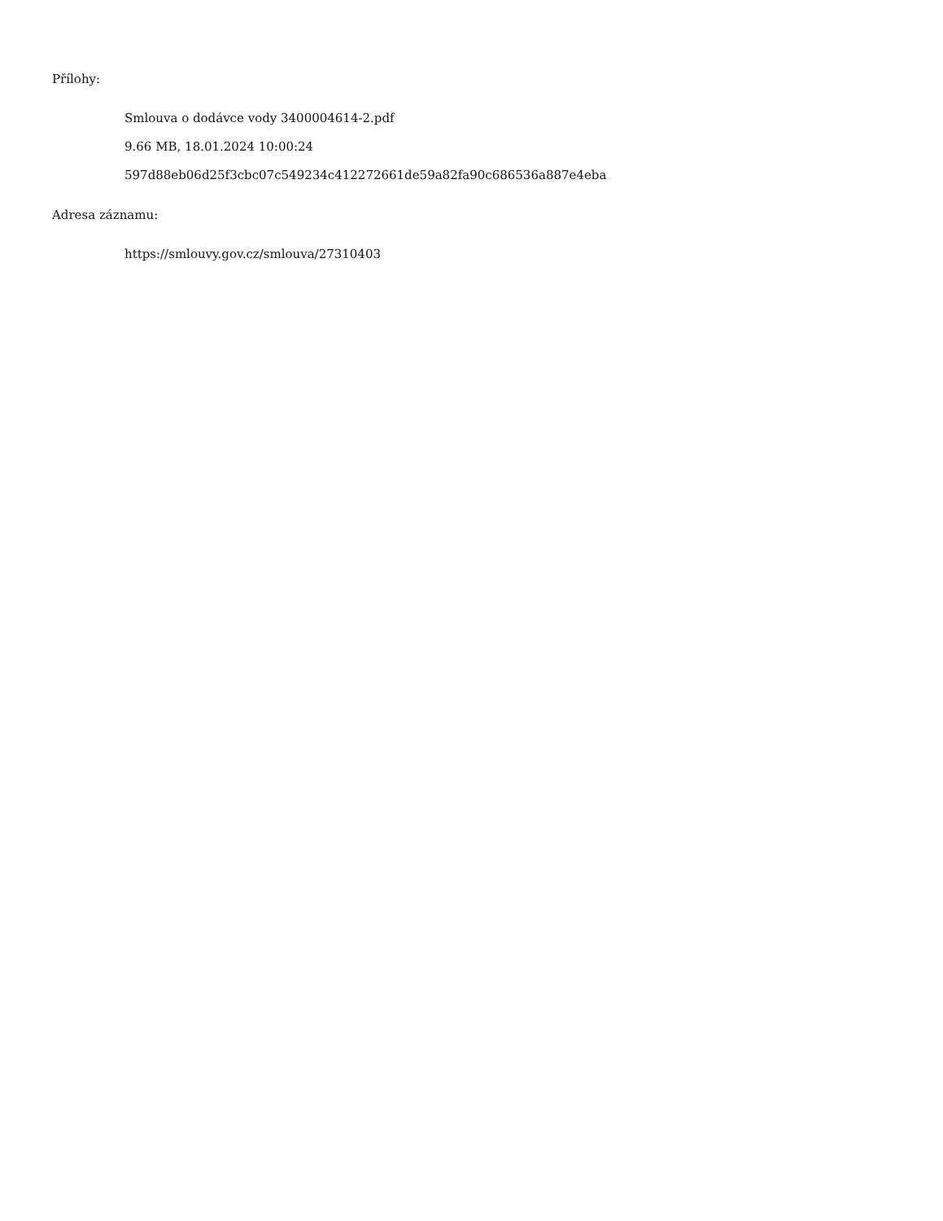Přílohy:
Smlouva o dodávce vody 3400004614-2.pdf
9.66 MB, 18.01.2024 10:00:24
597d88eb06d25f3cbc07c549234c412272661de59a82fa90c686536a887e4eba
Adresa záznamu:
https://smlouvy.gov.cz/smlouva/27310403